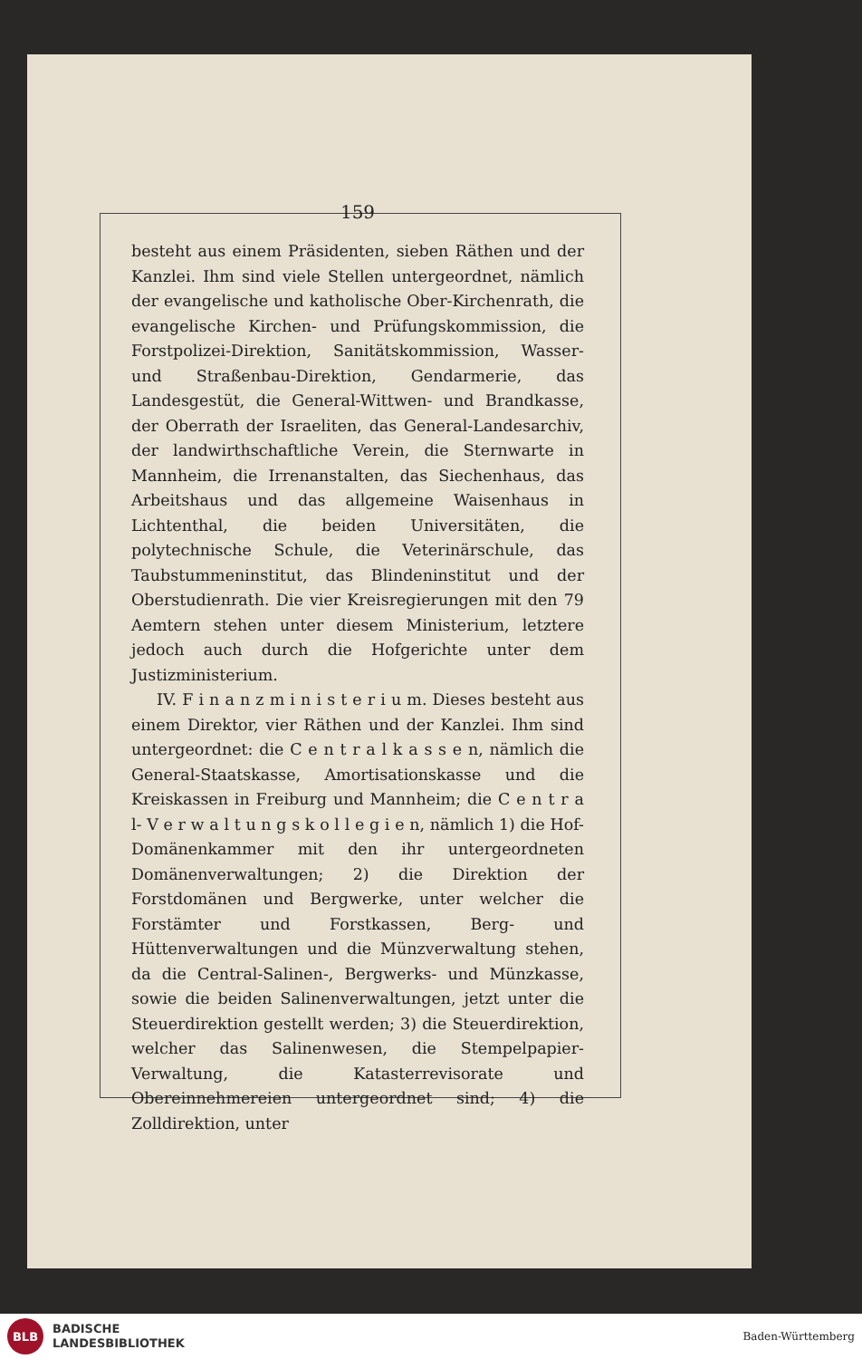159
besteht aus einem Präsidenten, sieben Räthen und der Kanzlei. Ihm sind viele Stellen untergeordnet, nämlich der evangelische und katholische Ober-Kirchenrath, die evangelische Kirchen- und Prüfungskommission, die Forstpolizei-Direktion, Sanitätskommission, Wasser- und Straßenbau-Direktion, Gendarmerie, das Landesgestüt, die General-Wittwen- und Brandkasse, der Oberrath der Israeliten, das General-Landesarchiv, der landwirthschaftliche Verein, die Sternwarte in Mannheim, die Irrenanstalten, das Siechenhaus, das Arbeitshaus und das allgemeine Waisenhaus in Lichtenthal, die beiden Universitäten, die polytechnische Schule, die Veterinärschule, das Taubstummeninstitut, das Blindeninstitut und der Oberstudienrath. Die vier Kreisregierungen mit den 79 Aemtern stehen unter diesem Ministerium, letztere jedoch auch durch die Hofgerichte unter dem Justizministerium.
IV. F i n a n z m i n i s t e r i u m. Dieses besteht aus einem Direktor, vier Räthen und der Kanzlei. Ihm sind untergeordnet: die C e n t r a l k a s s e n, nämlich die General-Staatskasse, Amortisationskasse und die Kreiskassen in Freiburg und Mannheim; die C e n t r a l- V e r w a l t u n g s k o l l e g i e n, nämlich 1) die Hof-Domänenkammer mit den ihr untergeordneten Domänenverwaltungen; 2) die Direktion der Forstdomänen und Bergwerke, unter welcher die Forstämter und Forstkassen, Berg- und Hüttenverwaltungen und die Münzverwaltung stehen, da die Central-Salinen-, Bergwerks- und Münzkasse, sowie die beiden Salinenverwaltungen, jetzt unter die Steuerdirektion gestellt werden; 3) die Steuerdirektion, welcher das Salinenwesen, die Stempelpapier-Verwaltung, die Katasterrevisorate und Obereinnehmereien untergeordnet sind; 4) die Zolldirektion, unter
BLB
BADISCHE
LANDESBIBLIOTHEK
Baden-Württemberg